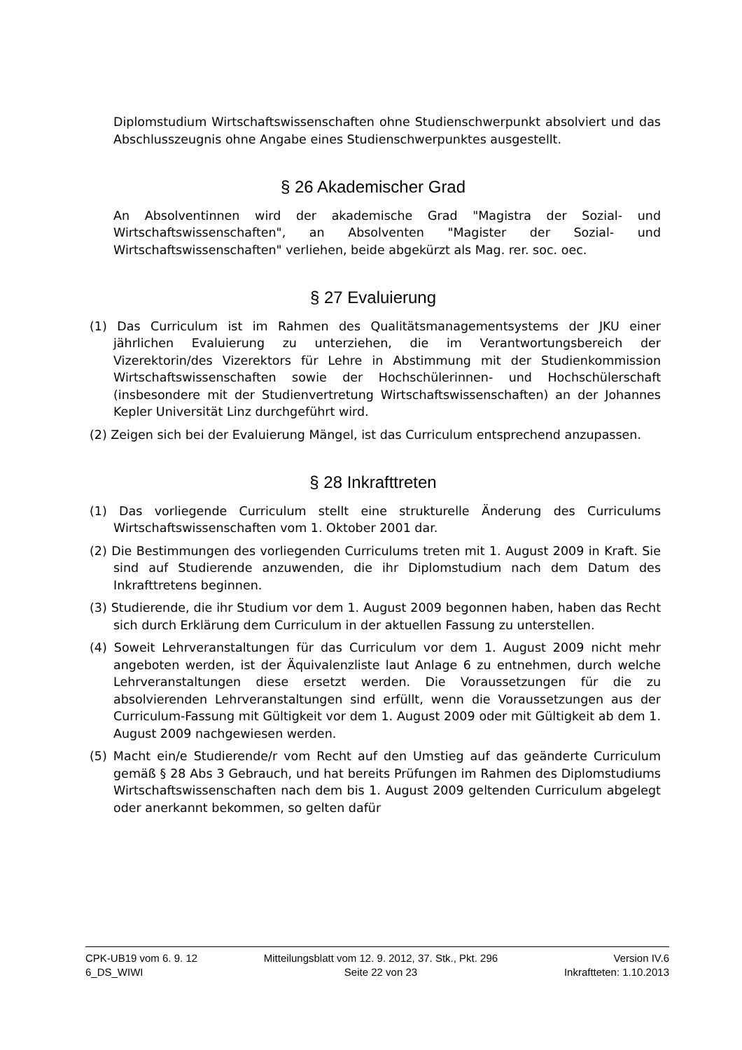Diplomstudium Wirtschaftswissenschaften ohne Studienschwerpunkt absolviert und das Abschlusszeugnis ohne Angabe eines Studienschwerpunktes ausgestellt.
§ 26 Akademischer Grad
An Absolventinnen wird der akademische Grad "Magistra der Sozial- und Wirtschaftswissenschaften", an Absolventen "Magister der Sozial- und Wirtschaftswissenschaften" verliehen, beide abgekürzt als Mag. rer. soc. oec.
§ 27 Evaluierung
(1) Das Curriculum ist im Rahmen des Qualitätsmanagementsystems der JKU einer jährlichen Evaluierung zu unterziehen, die im Verantwortungsbereich der Vizerektorin/des Vizerektors für Lehre in Abstimmung mit der Studienkommission Wirtschaftswissenschaften sowie der Hochschülerinnen- und Hochschülerschaft (insbesondere mit der Studienvertretung Wirtschaftswissenschaften) an der Johannes Kepler Universität Linz durchgeführt wird.
(2) Zeigen sich bei der Evaluierung Mängel, ist das Curriculum entsprechend anzupassen.
§ 28 Inkrafttreten
(1) Das vorliegende Curriculum stellt eine strukturelle Änderung des Curriculums Wirtschaftswissenschaften vom 1. Oktober 2001 dar.
(2) Die Bestimmungen des vorliegenden Curriculums treten mit 1. August 2009 in Kraft. Sie sind auf Studierende anzuwenden, die ihr Diplomstudium nach dem Datum des Inkrafttretens beginnen.
(3) Studierende, die ihr Studium vor dem 1. August 2009 begonnen haben, haben das Recht sich durch Erklärung dem Curriculum in der aktuellen Fassung zu unterstellen.
(4) Soweit Lehrveranstaltungen für das Curriculum vor dem 1. August 2009 nicht mehr angeboten werden, ist der Äquivalenzliste laut Anlage 6 zu entnehmen, durch welche Lehrveranstaltungen diese ersetzt werden. Die Voraussetzungen für die zu absolvierenden Lehrveranstaltungen sind erfüllt, wenn die Voraussetzungen aus der Curriculum-Fassung mit Gültigkeit vor dem 1. August 2009 oder mit Gültigkeit ab dem 1. August 2009 nachgewiesen werden.
(5) Macht ein/e Studierende/r vom Recht auf den Umstieg auf das geänderte Curriculum gemäß § 28 Abs 3 Gebrauch, und hat bereits Prüfungen im Rahmen des Diplomstudiums Wirtschaftswissenschaften nach dem bis 1. August 2009 geltenden Curriculum abgelegt oder anerkannt bekommen, so gelten dafür
CPK-UB19 vom 6. 9. 12
6_DS_WIWI
Mitteilungsblatt vom 12. 9. 2012, 37. Stk., Pkt. 296
Seite 22 von 23
Version IV.6
Inkraftteten: 1.10.2013